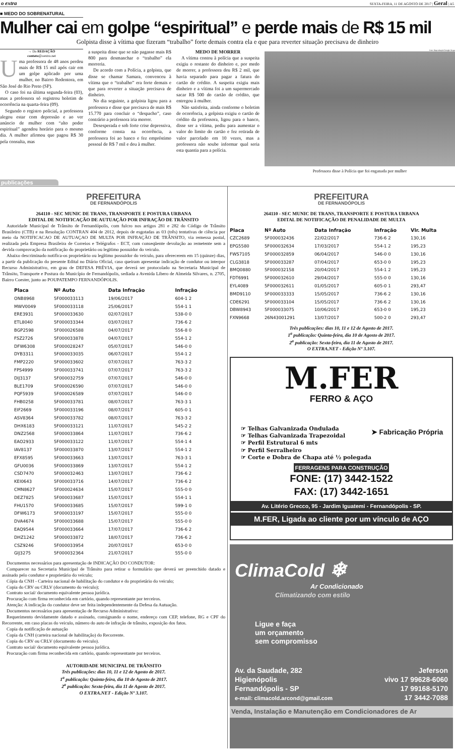o extra SEXTA-FEIRA, 11 DE AGOSTO DE 2017 | Geral | A5
■ MEDO DO SOBRENATURAL
Mulher cai em golpe “espiritual” e perde mais de R$ 15 mil
Golpista disse à vítima que fizeram “trabalho” forte demais contra ela e que para reverter situação precisava de dinheiro
→ Da REDAÇÃO
contato@oextra.net
Uma professora de 48 anos perdeu mais de R$ 15 mil após cair em um golpe aplicado por uma mulher, no Bairro Redentora, em São José do Rio Preto (SP).
O caso foi na última segunda-feira (03), mas a professora só registrou boletim de ocorrência na quarta-feira (09).
Segundo o registro policial, a professora alegou estar com depressão e ao ver anúncio de mulher com “alto poder espiritual” agendou horário para o mesmo dia. A mulher afirmou que pagou R$ 30 pela consulta, mas
a suspeita disse que se não pagasse mais R$ 800 para desmanchar o “trabalho” ela morreria.
De acordo com a Polícia, a golpista, que disse se chamar Samara, convenceu à vítima que o “trabalho” era forte demais e que para reverter a situação precisava de dinheiro.
No dia seguinte, a golpista ligou para a professora e disse que precisava de mais R$ 15.770 para concluir o “despacho”, caso contrário a professora iria morrer.
Desesperada e sob forte crise depressiva, conforme consta na ocorrência, a professora foi ao banco e fez empréstimo pessoal de R$ 7 mil e deu à mulher.
MEDO DE MORRER
A vítima contou à polícia que a suspeita exigiu o restante do dinheiro e, por medo de morrer, a professora deu R$ 2 mil, que havia separado para pagar a fatura do cartão de crédito. A suspeita exigiu mais dinheiro e a vítima foi a um supermercado sacar R$ 500 do cartão de crédito, que entregou à mulher.
Não satisfeita, ainda conforme o boletim de ocorrência, a golpista exigiu o cartão de crédito da professora, ligou para o banco, disse ser a vítima, pediu para aumentar o valor do limite do cartão e fez retirada de valor parcelado em 10 vezes, mas a professora não soube informar qual seria esta quantia para a polícia.
Foto: Reprodução/Google Maps
Professora disse à Polícia que foi enganada por mulher
publicações
PREFEITURA
DE FERNANDÓPOLIS
264110 - SEC MUNIC DE TRANS, TRANSPORTE E POSTURA URBANA
EDITAL DE NOTIFICAÇÃO DE AUTUAÇÃO POR INFRAÇÃO DE TRÂNSITO
Autoridade Municipal de Trânsito de Fernandópolis, com fulcro nos artigos 281 e 282 do Código de Trânsito Brasileiro (CTB) e na Resolução CONTRAN 404 de 2012, depois de esgotadas as 03 (três) tentativas de ciência por meio da NOTIFICACAO DE AUTUAÇAO DE MULTA POR INFRAÇÃO DE TRÂNSITO, via remessa postal, realizada pela Empresa Brasileira de Correios e Telégrafos - ECT, com conseqüente devolução ao remetente sem a devida comprovação da notificação do proprietário ou legitimo possuidor do veiculo.
Abaixo descriminado notifica-os proprietário ou legítimo possuidor do veiculo, para oferecerem em 15 (quinze) dias, a partir da publicação do presente Edital no Diário Oficial, caso queiram apresentar indicação de condutor ou interpor Recurso Administrativo, em grau de DEFESA PRÉVIA, que deverá ser protocolado na Secretaria Municipal de Trânsito, Transporte e Postura do Município de Fernandópolis, sediada a Avenida Libero de Almeida Silvares, n. 2705, Bairro Coester, junto ao POUPATEMPO FERNANDÓPOLIS.
| Placa | Nº Auto | Data Infração | Infração |
| --- | --- | --- | --- |
| ONB8968 | 5F000033113 | 19/06/2017 | 604-1 2 |
| MWV0049 | 5F000033118 | 25/06/2017 | 554-1 1 |
| ERE3931 | 5F000033630 | 02/07/2017 | 538-0 0 |
| ETL8040 | 5F000033344 | 03/07/2017 | 736-6 2 |
| BGP2598 | 5F000026588 | 04/07/2017 | 556-8 0 |
| FSZ2726 | 5F000033878 | 04/07/2017 | 554-1 2 |
| DFW6308 | 5F000028247 | 05/07/2017 | 546-0 0 |
| DYB3311 | 5F000033035 | 06/07/2017 | 554-1 2 |
| FMP2220 | 5F000033602 | 07/07/2017 | 763-3 2 |
| FPS4999 | 5F000033741 | 07/07/2017 | 763-3 2 |
| DIJ3137 | 5F000032759 | 07/07/2017 | 546-0 0 |
| BLE1709 | 5F000026590 | 07/07/2017 | 546-0 0 |
| PQF5939 | 5F000026589 | 07/07/2017 | 546-0 0 |
| FHB0258 | 5F000033781 | 08/07/2017 | 763-3 1 |
| EIF2669 | 5F000033196 | 08/07/2017 | 605-0 1 |
| ASV8364 | 5F000033782 | 08/07/2017 | 763-3 2 |
| DHX6183 | 5F000033121 | 11/07/2017 | 545-2 2 |
| DNZ2568 | 5F000033864 | 11/07/2017 | 736-6 2 |
| EAO2933 | 5F000033122 | 11/07/2017 | 554-1 4 |
| IAV8137 | 5F000033870 | 13/07/2017 | 554-1 2 |
| EFX8595 | 5F000033663 | 13/07/2017 | 763-3 1 |
| GFU0036 | 5F000033869 | 13/07/2017 | 554-1 2 |
| CSD7470 | 5F000032463 | 13/07/2017 | 736-6 2 |
| KEI0643 | 5F000033716 | 14/07/2017 | 736-6 2 |
| CMN8627 | 5F000024634 | 15/07/2017 | 555-0 0 |
| DEZ7825 | 5F000033687 | 15/07/2017 | 554-1 1 |
| FHU1570 | 5F000033685 | 15/07/2017 | 599-1 0 |
| DFW6173 | 5F000033197 | 15/07/2017 | 555-0 0 |
| DVA4674 | 5F000033688 | 15/07/2017 | 555-0 0 |
| EAQ9544 | 5F000033664 | 17/07/2017 | 736-6 2 |
| DHZ1242 | 5F000033872 | 18/07/2017 | 736-6 2 |
| CSZ9246 | 5F000033954 | 20/07/2017 | 653-0 0 |
| GIJ3275 | 5F000032364 | 21/07/2017 | 555-0 0 |
Documentos necessários para apresentação de INDICAÇÃO DO CONDUTOR:
Comparecer na Secretaria Municipal de Trânsito para retirar o formulário que deverá ser preenchido datado e assinado pelo condutor e proprietário do veiculo;
Cópia da CNH - Carteira nacional de habilitação do condutor e do proprietário do veiculo;
Copia do CRV ou CRLV (documento do veiculo);
Contrato social/ documento equivalente pessoa jurídica.
Procuração com firma reconhecida em cartório, quando representante por terceiros.
Atenção: A indicação do condutor deve ser feita independentemente da Defesa da Autuação.
Documentos necessários para apresentação de Recurso Administrativo:
Requerimento devidamente datado e assinado, consignando o nome, endereço com CEP, telefone, RG e CPF do Recorrente, em caso placas do veiculo, número do auto de infração de trânsito, exposição dos fatos.
Copia da notificação de autuação
Copia da CNH (carteira nacional de habilitação) do Recorrente.
Copia do CRV ou CRLV (documento do veiculo).
Contrato social/ documento equivalente pessoa jurídica.
Procuração com firma reconhecida em cartório, quando representante por terceiros.
AUTORIDADE MUNICIPAL DE TRÂNSITO
Três publicações: dias 10, 11 e 12 de Agosto de 2017.
1<sup>a</sup> publicação: Quinta-feira, dia 10 de Agosto de 2017.
2<sup>a</sup> publicação: Sexta-feira, dia 11 de Agosto de 2017.
O EXTRA.NET - Edição Nº 3.107.
PREFEITURA
DE FERNANDÓPOLIS
264110 - SEC MUNIC DE TRANS, TRANSPORTE E POSTURA URBANA
EDITAL DE NOTIFICAÇÃO DE PENALIDADE DE MULTA
| Placa | Nº Auto | Data Infração | Infração | Vlr. Multa |
| --- | --- | --- | --- | --- |
| CZC2689 | 5F000032436 | 22/02/2017 | 736-6 2 | 130,16 |
| EPG5580 | 5F000032634 | 17/03/2017 | 554-1 2 | 195,23 |
| FWS7105 | 5F000032859 | 06/04/2017 | 546-0 0 | 130,16 |
| CLG3818 | 5F000033287 | 07/04/2017 | 653-0 0 | 195,23 |
| BMQ0880 | 5F000032158 | 20/04/2017 | 554-1 2 | 195,23 |
| FDT6991 | 5F000032610 | 29/04/2017 | 555-0 0 | 130,16 |
| EYL4089 | 5F000032611 | 01/05/2017 | 605-0 1 | 293,47 |
| BMD9110 | 5F000033333 | 15/05/2017 | 736-6 2 | 130,16 |
| CDE6291 | 5F000033104 | 15/05/2017 | 736-6 2 | 130,16 |
| DBW8943 | 5F000033075 | 10/06/2017 | 653-0 0 | 195,23 |
| FXN9668 | 26N43001291 | 13/07/2017 | 500-2 0 | 293,47 |
Três publicações: dias 10, 11 e 12 de Agosto de 2017.
1<sup>a</sup> publicação: Quinta-feira, dia 10 de Agosto de 2017.
2<sup>a</sup> publicação: Sexta-feira, dia 11 de Agosto de 2017.
O EXTRA.NET - Edição Nº 3.107.
M.FER
FERRO & AÇO
☞ Telhas Galvanizada Ondulada
☞ Telhas Galvanizada Trapezoidal
☞ Perfil Estrutural 6 mts
☞ Perfil Serralheiro
☞ Corte e Dobra de Chapa até ½ polegada
➤ Fabricação Própria
FERRAGENS PARA CONSTRUÇÃO
FONE: (17) 3442-1522
FAX: (17) 3442-1651
Av. Litério Grecco, 95 - Jardim Iguatemi - Fernandópolis - SP.
M.FER, Ligada ao cliente por um vínculo de AÇO
ClimaCold ❄
Ar Condicionado
Climatizando com estilo
Ligue e faça
um orçamento
sem compromisso
Av. da Saudade, 282
Higienópolis
Fernandópolis - SP
e-mail: climacold.arcond@gmail.com
Jeferson
vivo 17 99628-6060
17 99168-5170
17 3442-7088
Venda, Instalação e Manutenção em Condicionadores de Ar